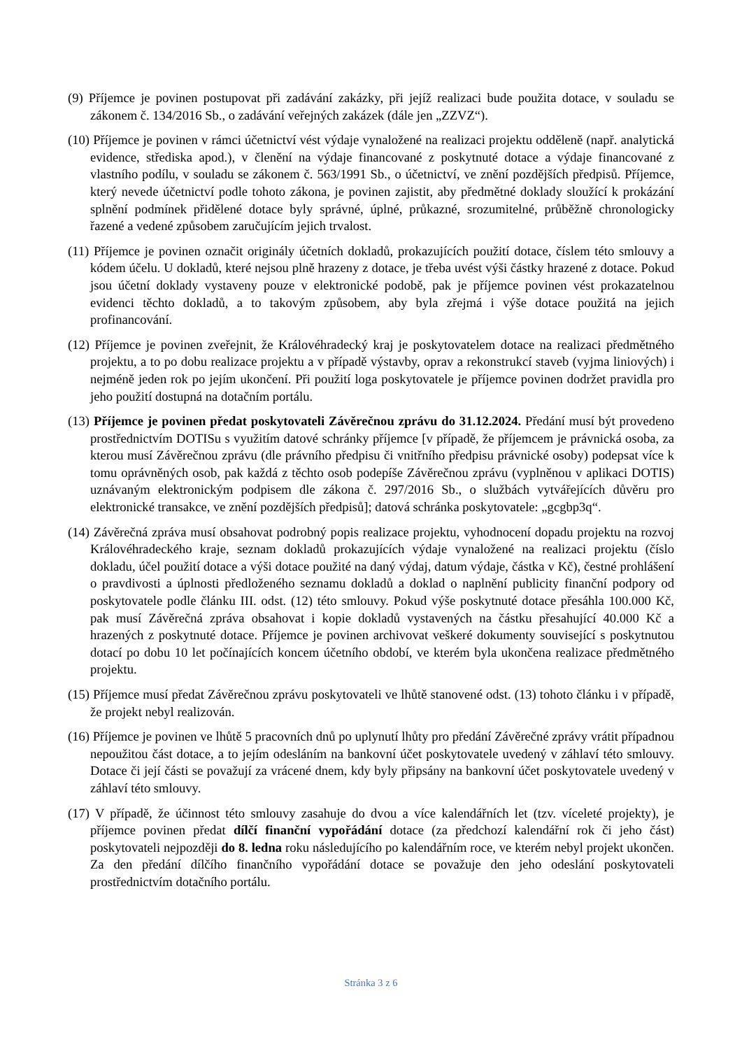(9) Příjemce je povinen postupovat při zadávání zakázky, při jejíž realizaci bude použita dotace, v souladu se zákonem č. 134/2016 Sb., o zadávání veřejných zakázek (dále jen „ZZVZ“).
(10) Příjemce je povinen v rámci účetnictví vést výdaje vynaložené na realizaci projektu odděleně (např. analytická evidence, střediska apod.), v členění na výdaje financované z poskytnuté dotace a výdaje financované z vlastního podílu, v souladu se zákonem č. 563/1991 Sb., o účetnictví, ve znění pozdějších předpisů. Příjemce, který nevede účetnictví podle tohoto zákona, je povinen zajistit, aby předmětné doklady sloužící k prokázání splnění podmínek přidělené dotace byly správné, úplné, průkazné, srozumitelné, průběžně chronologicky řazené a vedené způsobem zaručujícím jejich trvalost.
(11) Příjemce je povinen označit originály účetních dokladů, prokazujících použití dotace, číslem této smlouvy a kódem účelu. U dokladů, které nejsou plně hrazeny z dotace, je třeba uvést výši částky hrazené z dotace. Pokud jsou účetní doklady vystaveny pouze v elektronické podobě, pak je příjemce povinen vést prokazatelnou evidenci těchto dokladů, a to takovým způsobem, aby byla zřejmá i výše dotace použitá na jejich profinancování.
(12) Příjemce je povinen zveřejnit, že Královéhradecký kraj je poskytovatelem dotace na realizaci předmětného projektu, a to po dobu realizace projektu a v případě výstavby, oprav a rekonstrukcí staveb (vyjma liniových) i nejméně jeden rok po jejím ukončení. Při použití loga poskytovatele je příjemce povinen dodržet pravidla pro jeho použití dostupná na dotačním portálu.
(13) Příjemce je povinen předat poskytovateli Závěrečnou zprávu do 31.12.2024. Předání musí být provedeno prostřednictvím DOTISu s využitím datové schránky příjemce [v případě, že příjemcem je právnická osoba, za kterou musí Závěrečnou zprávu (dle právního předpisu či vnitřního předpisu právnické osoby) podepsat více k tomu oprávněných osob, pak každá z těchto osob podepíše Závěrečnou zprávu (vyplněnou v aplikaci DOTIS) uznávaným elektronickým podpisem dle zákona č. 297/2016 Sb., o službách vytvářejících důvěru pro elektronické transakce, ve znění pozdějších předpisů]; datová schránka poskytovatele: „gcgbp3q“.
(14) Závěrečná zpráva musí obsahovat podrobný popis realizace projektu, vyhodnocení dopadu projektu na rozvoj Královéhradeckého kraje, seznam dokladů prokazujících výdaje vynaložené na realizaci projektu (číslo dokladu, účel použití dotace a výši dotace použité na daný výdaj, datum výdaje, částka v Kč), čestné prohlášení o pravdivosti a úplnosti předloženého seznamu dokladů a doklad o naplnění publicity finanční podpory od poskytovatele podle článku III. odst. (12) této smlouvy. Pokud výše poskytnuté dotace přesáhla 100.000 Kč, pak musí Závěrečná zpráva obsahovat i kopie dokladů vystavených na částku přesahující 40.000 Kč a hrazených z poskytnuté dotace. Příjemce je povinen archivovat veškeré dokumenty související s poskytnutou dotací po dobu 10 let počínajících koncem účetního období, ve kterém byla ukončena realizace předmětného projektu.
(15) Příjemce musí předat Závěrečnou zprávu poskytovateli ve lhůtě stanovené odst. (13) tohoto článku i v případě, že projekt nebyl realizován.
(16) Příjemce je povinen ve lhůtě 5 pracovních dnů po uplynutí lhůty pro předání Závěrečné zprávy vrátit případnou nepoužitou část dotace, a to jejím odesláním na bankovní účet poskytovatele uvedený v záhlaví této smlouvy. Dotace či její části se považují za vrácené dnem, kdy byly připsány na bankovní účet poskytovatele uvedený v záhlaví této smlouvy.
(17) V případě, že účinnost této smlouvy zasahuje do dvou a více kalendářních let (tzv. víceleté projekty), je příjemce povinen předat dílčí finanční vypořádání dotace (za předchozí kalendářní rok či jeho část) poskytovateli nejpozději do 8. ledna roku následujícího po kalendářním roce, ve kterém nebyl projekt ukončen. Za den předání dílčího finančního vypořádání dotace se považuje den jeho odeslání poskytovateli prostřednictvím dotačního portálu.
Stránka 3 z 6